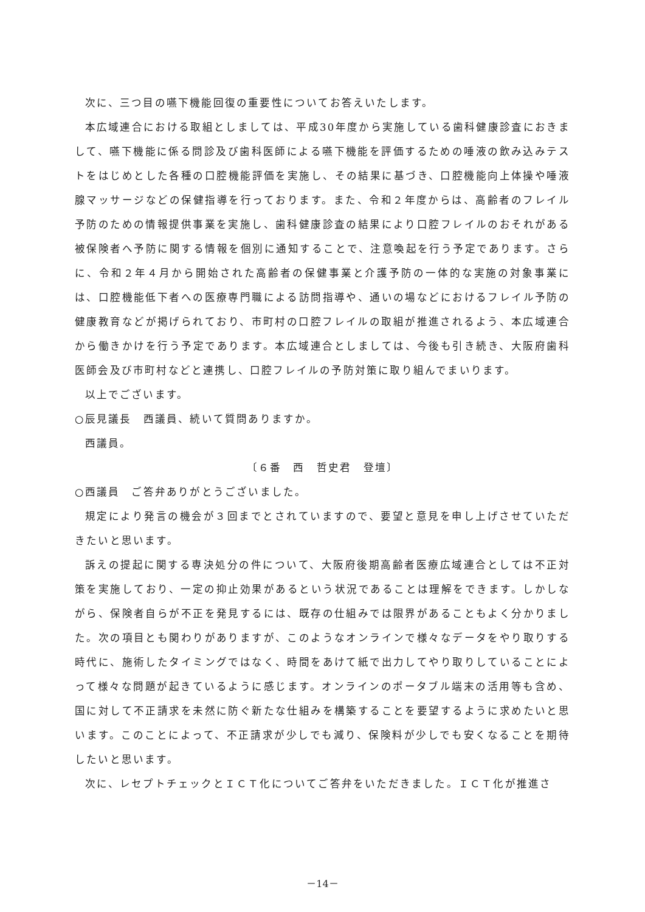次に、三つ目の嚥下機能回復の重要性についてお答えいたします。
本広域連合における取組としましては、平成30年度から実施している歯科健康診査におきまして、嚥下機能に係る問診及び歯科医師による嚥下機能を評価するための唾液の飲み込みテストをはじめとした各種の口腔機能評価を実施し、その結果に基づき、口腔機能向上体操や唾液腺マッサージなどの保健指導を行っております。また、令和２年度からは、高齢者のフレイル予防のための情報提供事業を実施し、歯科健康診査の結果により口腔フレイルのおそれがある被保険者へ予防に関する情報を個別に通知することで、注意喚起を行う予定であります。さらに、令和２年４月から開始された高齢者の保健事業と介護予防の一体的な実施の対象事業には、口腔機能低下者への医療専門職による訪問指導や、通いの場などにおけるフレイル予防の健康教育などが掲げられており、市町村の口腔フレイルの取組が推進されるよう、本広域連合から働きかけを行う予定であります。本広域連合としましては、今後も引き続き、大阪府歯科医師会及び市町村などと連携し、口腔フレイルの予防対策に取り組んでまいります。
以上でございます。
○辰見議長　西議員、続いて質問ありますか。
西議員。
〔６番　西　哲史君　登壇〕
○西議員　ご答弁ありがとうございました。
規定により発言の機会が３回までとされていますので、要望と意見を申し上げさせていただきたいと思います。
訴えの提起に関する専決処分の件について、大阪府後期高齢者医療広域連合としては不正対策を実施しており、一定の抑止効果があるという状況であることは理解をできます。しかしながら、保険者自らが不正を発見するには、既存の仕組みでは限界があることもよく分かりました。次の項目とも関わりがありますが、このようなオンラインで様々なデータをやり取りする時代に、施術したタイミングではなく、時間をあけて紙で出力してやり取りしていることによって様々な問題が起きているように感じます。オンラインのポータブル端末の活用等も含め、国に対して不正請求を未然に防ぐ新たな仕組みを構築することを要望するように求めたいと思います。このことによって、不正請求が少しでも減り、保険料が少しでも安くなることを期待したいと思います。
次に、レセプトチェックとＩＣＴ化についてご答弁をいただきました。ＩＣＴ化が推進さ
－14－